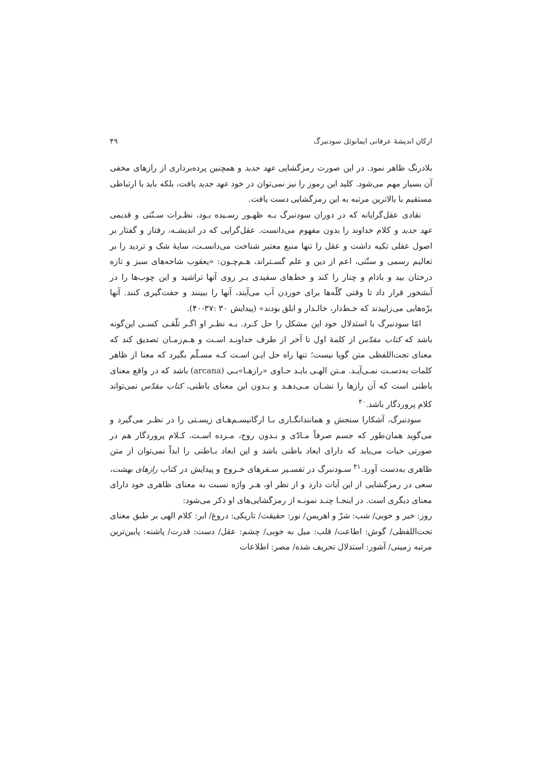ارکان اندیشهٔ عرفانی ایمانوئل سودنبرگ ۴۹
بلادرنگ ظاهر نمود. در این صورت رمزگشایی عهد جدید و همچنین پرده‌برداری از رازهای مخفی آن بسیار مهم می‌شود. کلید این رموز را نیز نمی‌توان در خود عهد جدید یافت، بلکه باید با ارتباطی مستقیم با بالاترین مرتبه به این رمزگشایی دست یافت.
نقادی عقل‌گرایانه که در دوران سودنبرگ بـه ظهـور رسـیده بـود، نظـرات سـنّتی و قدیمی عهد جدید و کلام خداوند را بدون مفهوم می‌دانست. عقل‌گرایی که در اندیشـه، رفتار و گفتار بر اصول عقلی تکیه داشت و عقل را تنها منبع معتبر شناخت می‌دانسـت، سایهٔ شک و تردید را بر تعالیم رسمی و سنّتی، اعم از دین و علم گسـتراند، هـم‌چـون: «یعقوب شاخه‌های سبز و تازه درختان بید و بادام و چنار را کند و خط‌های سفیدی بـر روی آنها تراشید و این چوب‌ها را در آبشخور قرار داد تا وقتی گلّه‌ها برای خوردن آب می‌آیند، آنها را ببینند و جفت‌گیری کنند. آنها برّه‌هایی می‌زاییدند که خـط‌دار، خالـدار و ابلق بودند» (پیدایش ۳۰ :۳۷-۴۰).
امّا سودنبرگ با استدلال خود این مشکل را حل کـرد. بـه نظـر او اگـر تلّقـی کسـی این‌گونه باشد که کتاب مقدّس از کلمهٔ اول تا آخر از طرف خداونـد اسـت و هـم‌زمـان تصدیق کند که معنای تحت‌اللفظی متن گویا نیست؛ تنها راه حل ایـن اسـت کـه مسـلّم بگیرد که معنا از ظاهر کلمات به‌دسـت نمـی‌آیـد. مـتن الهـی بایـد حـاوی «رازهـا»یـی (arcana) باشد که در واقع معنای باطنی است که آن رازها را نشـان مـی‌دهـد و بـدون این معنای باطنی، کتاب مقدّس نمی‌تواند کلام پروردگار باشد.<sup>۴۰</sup>
سودنبرگ، آشکارا سنجش و همانندانگـاری بـا ارگانیسـم‌هـای زیسـتی را در نظـر می‌گیرد و می‌گوید همان‌طور که جسم صرفاً مـادّی و بـدون روح، مـرده اسـت، کـلام پروردگار هم در صورتی حیات می‌یابد که دارای ابعاد باطنی باشد و این ابعاد بـاطنی را ابداً نمی‌توان از متن ظاهری به‌دست آورد.<sup>۴۱</sup> سـودنبرگ در تفسـیر سـفرهای خـروج و پیدایش در کتاب رازهای بهشت، سعی در رمزگشایی از این آیات دارد و از نظر او، هـر واژه نسبت به معنای ظاهری خود دارای معنای دیگری است. در اینجـا چنـد نمونـه از رمزگشایی‌های او ذکر می‌شود:
روز: خیر و خوبی/ شب: شرّ و اهریمن/ نور: حقیقت/ تاریکی: دروغ/ ابر: کلام الهی بر طبق معنای تحت‌اللفظی/ گوش: اطاعت/ قلب: میل به خوبی/ چشم: عقل/ دست: قدرت/ پاشنه: پایین‌ترین مرتبه زمینی/ آشور: استدلال تحریف شده/ مصر: اطلاعات